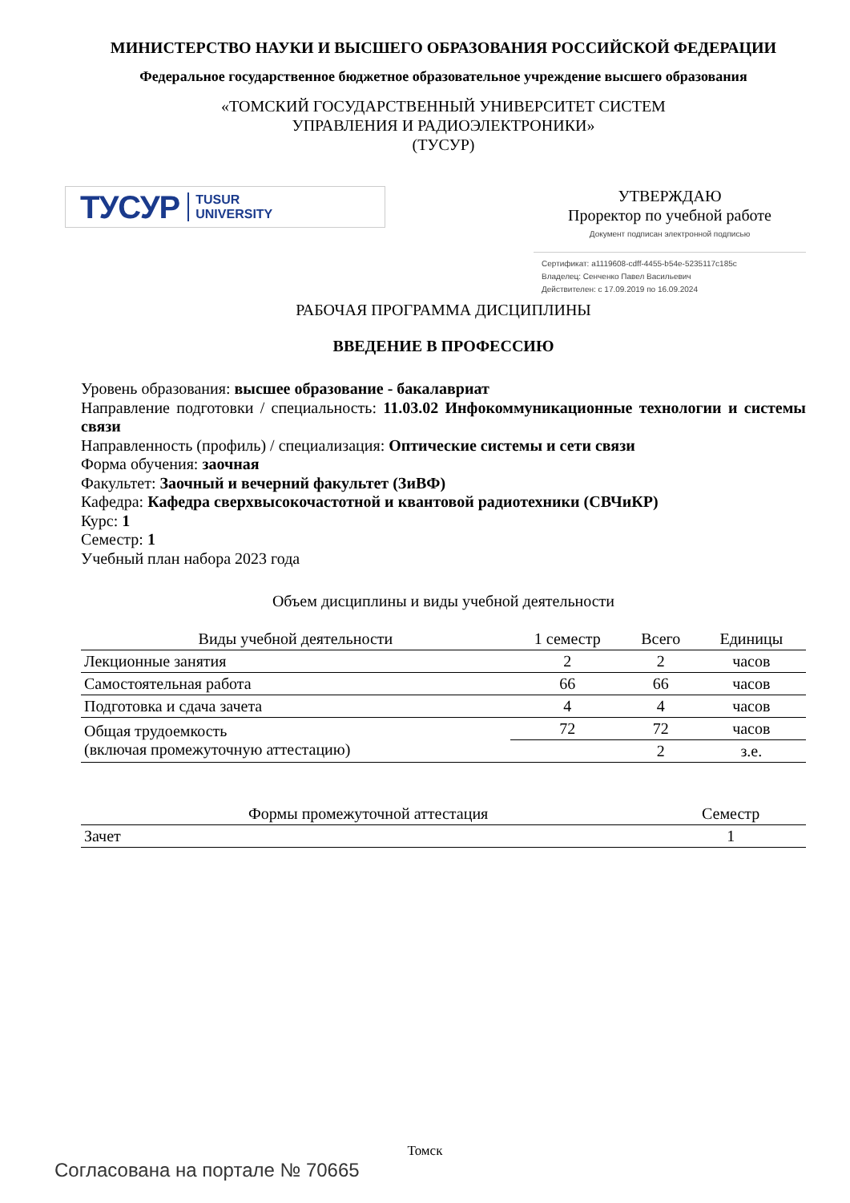МИНИСТЕРСТВО НАУКИ И ВЫСШЕГО ОБРАЗОВАНИЯ РОССИЙСКОЙ ФЕДЕРАЦИИ
Федеральное государственное бюджетное образовательное учреждение высшего образования
«ТОМСКИЙ ГОСУДАРСТВЕННЫЙ УНИВЕРСИТЕТ СИСТЕМ
УПРАВЛЕНИЯ И РАДИОЭЛЕКТРОНИКИ»
(ТУСУР)
ТУСУР TUSUR
UNIVERSITY
УТВЕРЖДАЮ
Проректор по учебной работе
Документ подписан электронной подписью
Сертификат: a1119608-cdff-4455-b54e-5235117c185c
Владелец: Сенченко Павел Васильевич
Действителен: с 17.09.2019 по 16.09.2024
РАБОЧАЯ ПРОГРАММА ДИСЦИПЛИНЫ
ВВЕДЕНИЕ В ПРОФЕССИЮ
Уровень образования: высшее образование - бакалавриат
Направление подготовки / специальность: 11.03.02 Инфокоммуникационные технологии и системы связи
Направленность (профиль) / специализация: Оптические системы и сети связи
Форма обучения: заочная
Факультет: Заочный и вечерний факультет (ЗиВФ)
Кафедра: Кафедра сверхвысокочастотной и квантовой радиотехники (СВЧиКР)
Курс: 1
Семестр: 1
Учебный план набора 2023 года
Объем дисциплины и виды учебной деятельности
| Виды учебной деятельности | 1 семестр | Всего | Единицы |
| --- | --- | --- | --- |
| Лекционные занятия | 2 | 2 | часов |
| Самостоятельная работа | 66 | 66 | часов |
| Подготовка и сдача зачета | 4 | 4 | часов |
| Общая трудоемкость (включая промежуточную аттестацию) | 72 | 72 | часов |
| | | 2 | з.е. |
| Формы промежуточной аттестация | Семестр |
| --- | --- |
| Зачет | 1 |
Томск
Согласована на портале № 70665